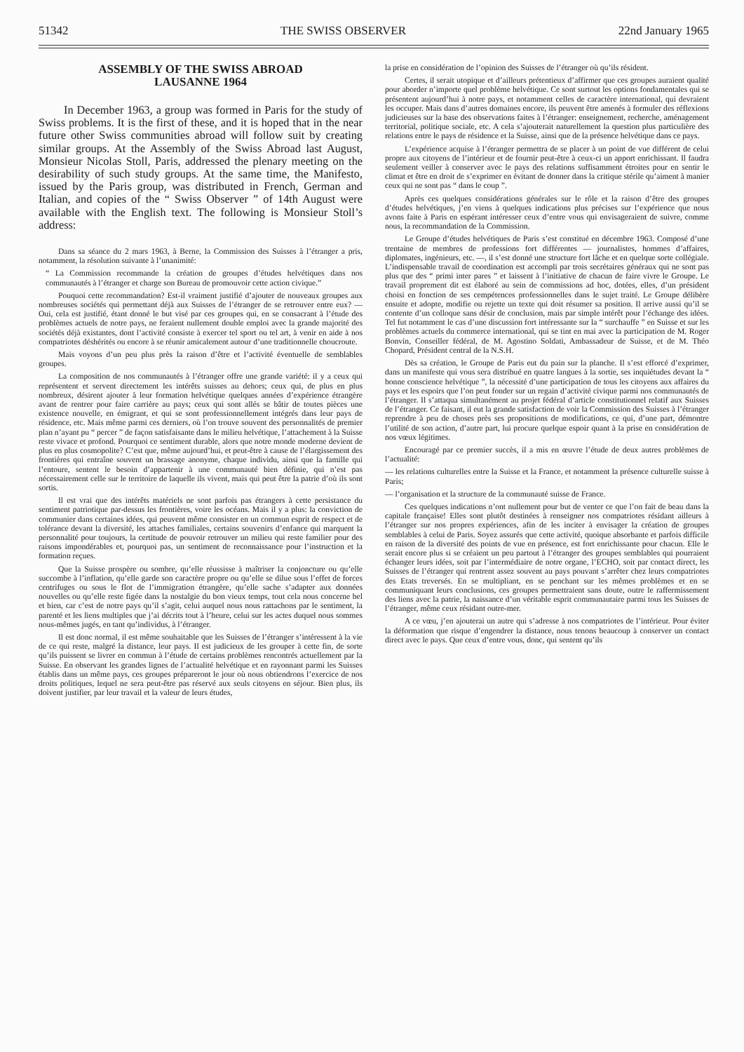51342 THE SWISS OBSERVER 22nd January 1965
ASSEMBLY OF THE SWISS ABROAD
LAUSANNE 1964
In December 1963, a group was formed in Paris for the study of Swiss problems. It is the first of these, and it is hoped that in the near future other Swiss communities abroad will follow suit by creating similar groups. At the Assembly of the Swiss Abroad last August, Monsieur Nicolas Stoll, Paris, addressed the plenary meeting on the desirability of such study groups. At the same time, the Manifesto, issued by the Paris group, was distributed in French, German and Italian, and copies of the “ Swiss Observer ” of 14th August were available with the English text. The following is Monsieur Stoll’s address:
Dans sa séance du 2 mars 1963, à Berne, la Commission des Suisses à l’étranger a pris, notamment, la résolution suivante à l’unanimité:
“ La Commission recommande la création de groupes d’études helvétiques dans nos communautés à l’étranger et charge son Bureau de promouvoir cette action civique.”
Pouquoi cette recommandation? Est-il vraiment justifié d’ajouter de nouveaux groupes aux nombreuses sociétés qui permettant déjà aux Suisses de l’étranger de se retrouver entre eux? — Oui, cela est justifié, étant donné le but visé par ces groupes qui, en se consacrant à l’étude des problèmes actuels de notre pays, ne feraient nullement double emploi avec la grande majorité des sociétés déjà existantes, dont l’activité consiste à exercer tel sport ou tel art, à venir en aide à nos compatriotes déshérités ou encore à se réunir amicalement autour d’une traditionnelle choucroute.
Mais voyons d’un peu plus près la raison d’être et l’activité éventuelle de semblables groupes.
La composition de nos communautés à l’étranger offre une grande variété: il y a ceux qui représentent et servent directement les intérêts suisses au dehors; ceux qui, de plus en plus nombreux, désirent ajouter à leur formation helvétique quelques années d’expérience étrangère avant de rentrer pour faire carrière au pays; ceux qui sont allés se bâtir de toutes pièces une existence nouvelle, en émigrant, et qui se sont professionnellement intégrés dans leur pays de résidence, etc. Mais même parmi ces derniers, où l’on trouve souvent des personnalités de premier plan n’ayant pu “ percer ” de façon satisfaisante dans le milieu helvétique, l’attachement à la Suisse reste vivace et profond. Pourquoi ce sentiment durable, alors que notre monde moderne devient de plus en plus cosmopolite? C’est que, même aujourd’hui, et peut-être à cause de l’élargissement des frontières qui entraîne souvent un brassage anonyme, chaque individu, ainsi que la famille qui l’entoure, sentent le besoin d’appartenir à une communauté bien définie, qui n’est pas nécessairement celle sur le territoire de laquelle ils vivent, mais qui peut être la patrie d’où ils sont sortis.
Il est vrai que des intérêts matériels ne sont parfois pas étrangers à cette persistance du sentiment patriotique par-dessus les frontières, voire les océans. Mais il y a plus: la conviction de communier dans certaines idées, qui peuvent même consister en un commun esprit de respect et de tolérance devant la diversité, les attaches familiales, certains souvenirs d’enfance qui marquent la personnalité pour toujours, la certitude de pouvoir retrouver un milieu qui reste familier pour des raisons impondérables et, pourquoi pas, un sentiment de reconnaissance pour l’instruction et la formation reçues.
Que la Suisse prospère ou sombre, qu’elle réussisse à maîtriser la conjoncture ou qu’elle succombe à l’inflation, qu’elle garde son caractère propre ou qu’elle se dilue sous l’effet de forces centrifuges ou sous le flot de l’immigration étrangère, qu’elle sache s’adapter aux données nouvelles ou qu’elle reste figée dans la nostalgie du bon vieux temps, tout cela nous concerne bel et bien, car c’est de notre pays qu’il s’agit, celui auquel nous nous rattachons par le sentiment, la parenté et les liens multiples que j’ai décrits tout à l’heure, celui sur les actes duquel nous sommes nous-mêmes jugés, en tant qu’individus, à l’étranger.
Il est donc normal, il est même souhaitable que les Suisses de l’étranger s’intéressent à la vie de ce qui reste, malgré la distance, leur pays. Il est judicieux de les grouper à cette fin, de sorte qu’ils puissent se livrer en commun à l’étude de certains problèmes rencontrés actuellement par la Suisse. En observant les grandes lignes de l’actualité helvétique et en rayonnant parmi les Suisses établis dans un même pays, ces groupes prépareront le jour où nous obtiendrons l’exercice de nos droits politiques, lequel ne sera peut-être pas réservé aux seuls citoyens en séjour. Bien plus, ils doivent justifier, par leur travail et la valeur de leurs études,
la prise en considération de l’opinion des Suisses de l’étranger où qu’ils résident.
Certes, il serait utopique et d’ailleurs prétentieux d’affirmer que ces groupes auraient qualité pour aborder n’importe quel problème helvétique. Ce sont surtout les options fondamentales qui se présentent aujourd’hui à notre pays, et notamment celles de caractère international, qui devraient les occuper. Mais dans d’autres domaines encore, ils peuvent être amenés à formuler des réflexions judicieuses sur la base des observations faites à l’étranger: enseignement, recherche, aménagement territorial, politique sociale, etc. A cela s’ajouterait naturellement la question plus particulière des relations entre le pays de résidence et la Suisse, ainsi que de la présence helvétique dans ce pays.
L’expérience acquise à l’étranger permettra de se placer à un point de vue différent de celui propre aux citoyens de l’intérieur et de fournir peut-être à ceux-ci un apport enrichissant. Il faudra seulement veiller à conserver avec le pays des relations suffisamment étroites pour en sentir le climat et être en droit de s’exprimer en évitant de donner dans la critique stérile qu’aiment à manier ceux qui ne sont pas “ dans le coup ”.
Après ces quelques considérations générales sur le rôle et la raison d’être des groupes d’études helvétiques, j’en viens à quelques indications plus précises sur l’expérience que nous avons faite à Paris en espérant intéresser ceux d’entre vous qui envisageraient de suivre, comme nous, la recommandation de la Commission.
Le Groupe d’études helvétiques de Paris s’est constitué en décembre 1963. Composé d’une trentaine de membres de professions fort différentes — journalistes, hommes d’affaires, diplomates, ingénieurs, etc. —, il s’est donné une structure fort lâche et en quelque sorte collégiale. L’indispensable travail de coordination est accompli par trois secrétaires généraux qui ne sont pas plus que des “ primi inter pares ” et laissent à l’initiative de chacun de faire vivre le Groupe. Le travail proprement dit est élaboré au sein de commissions ad hoc, dotées, elles, d’un président choisi en fonction de ses cempétences professionnelles dans le sujet traité. Le Groupe délibère ensuite et adopte, modifie ou rejette un texte qui doit résumer sa position. Il arrive aussi qu’il se contente d’un colloque sans désir de conclusion, mais par simple intérêt pour l’échange des idées. Tel fut notamment le cas d’une discussion fort intéressante sur la “ surchauffe ” en Suisse et sur les problèmes actuels du commerce international, qui se tint en mai avec la participation de M. Roger Bonvin, Conseiller fédéral, de M. Agostino Soldati, Ambassadeur de Suisse, et de M. Théo Chopard, Président central de la N.S.H.
Dès sa création, le Groupe de Paris eut du pain sur la planche. Il s’est efforcé d’exprimer, dans un manifeste qui vous sera distribué en quatre langues à la sortie, ses inquiétudes devant la “ bonne conscience helvétique ”, la nécessité d’une participation de tous les citoyens aux affaires du pays et les espoirs que l’on peut fonder sur un regain d’activité civique parmi nos communautés de l’étranger. Il s’attaqua simultanément au projet fédéral d’article constitutionnel relatif aux Suisses de l’étranger. Ce faisant, il eut la grande satisfaction de voir la Commission des Suisses à l’étranger reprendre à peu de choses près ses propositions de modifications, ce qui, d’une part, démontre l’utilité de son action, d’autre part, lui procure quelque espoir quant à la prise en considération de nos vœux légitimes.
Encouragé par ce premier succès, il a mis en œuvre l’étude de deux autres problèmes de l’actualité:
— les relations culturelles entre la Suisse et la France, et notamment la présence culturelle suisse à Paris;
— l’organisation et la structure de la communauté suisse de France.
Ces quelques indications n’ont nullement pour but de venter ce que l’on fait de beau dans la capitale française! Elles sont plutôt destinées à renseigner nos compatriotes résidant ailleurs à l’étranger sur nos propres expériences, afin de les inciter à envisager la création de groupes semblables à celui de Paris. Soyez assurés que cette activité, quoique absorbante et parfois difficile en raison de la diversité des points de vue en présence, est fort enrichissante pour chacun. Elle le serait encore plus si se créaient un peu partout à l’étranger des groupes semblables qui pourraient échanger leurs idées, soit par l’intermédiaire de notre organe, l’ECHO, soit par contact direct, les Suisses de l’étranger qui rentrent assez souvent au pays pouvant s’arrêter chez leurs compatriotes des Etats treversés. En se multipliant, en se penchant sur les mêmes problèmes et en se communiquant leurs conclusions, ces groupes permettraient sans doute, outre le raffermissement des liens avec la patrie, la naissance d’un véritable esprit communautaire parmi tous les Suisses de l’étranger, même ceux résidant outre-mer.
A ce vœu, j’en ajouterai un autre qui s’adresse à nos compatriotes de l’intérieur. Pour éviter la déformation que risque d’engendrer la distance, nous tenons beaucoup à conserver un contact direct avec le pays. Que ceux d’entre vous, donc, qui sentent qu’ils